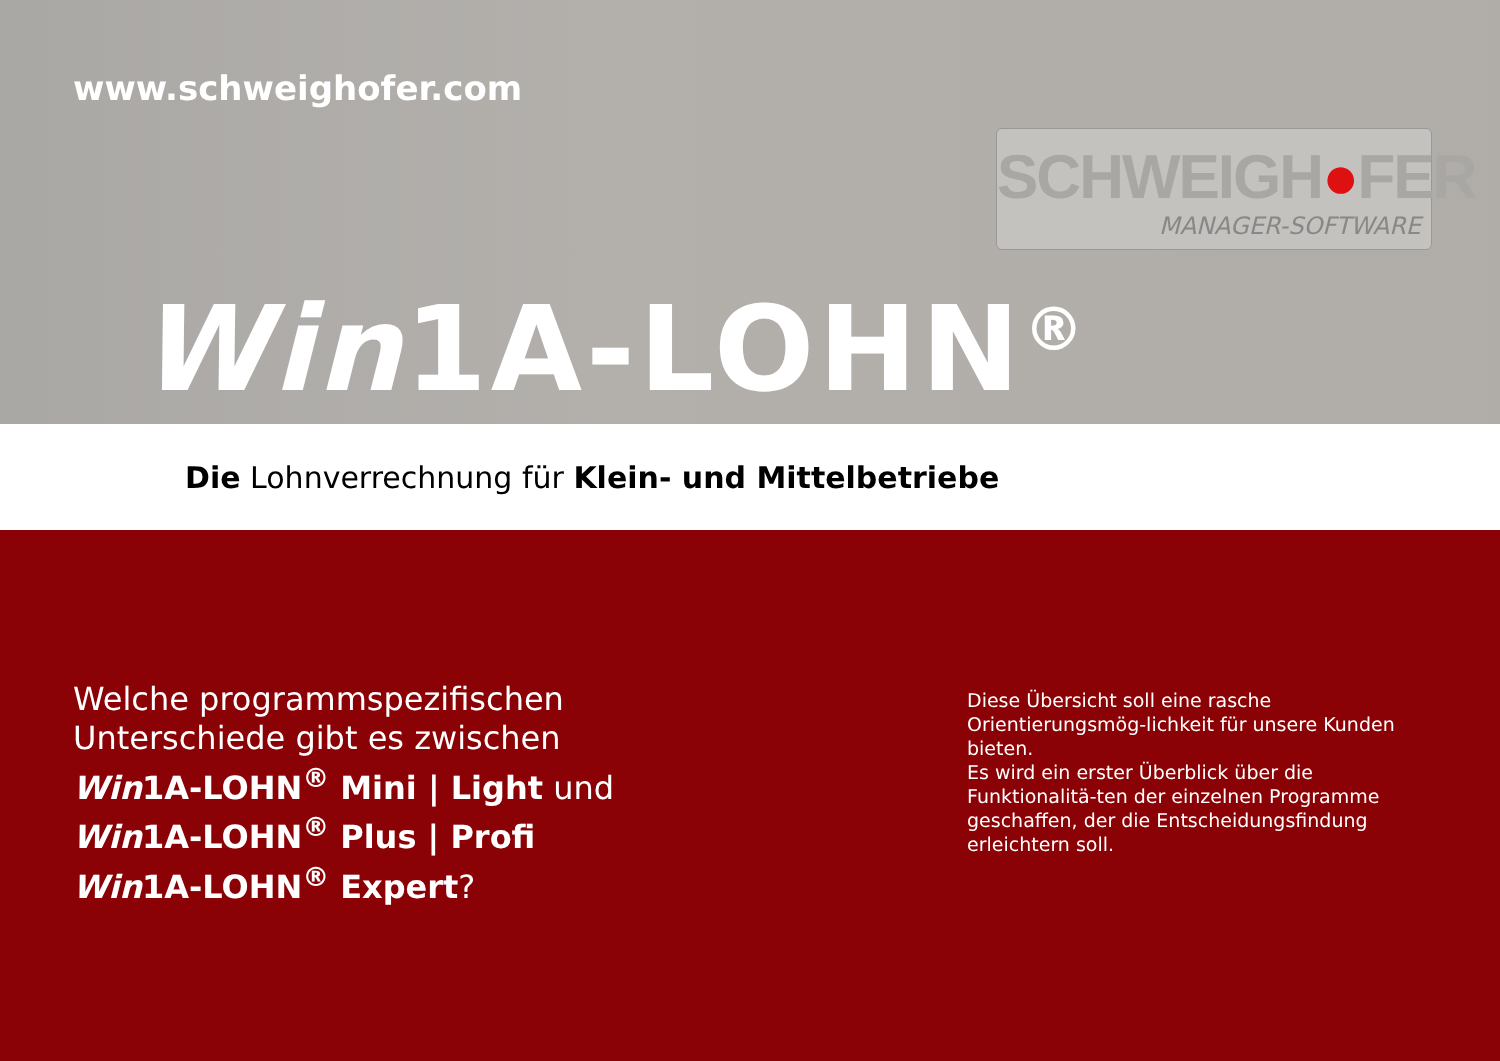www.schweighofer.com
SCHWEIGH●FER
MANAGER-SOFTWARE
Win1A-LOHN<sup>®</sup>
Die Lohnverrechnung für Klein- und Mittelbetriebe
Welche programmspezifischen
Unterschiede gibt es zwischen
Win1A-LOHN<sup>®</sup> Mini | Light und
Win1A-LOHN<sup>®</sup> Plus | Profi
Win1A-LOHN<sup>®</sup> Expert?
Diese Übersicht soll eine rasche Orientierungsmög-lichkeit für unsere Kunden bieten.
Es wird ein erster Überblick über die Funktionalitä-ten der einzelnen Programme geschaffen, der die Entscheidungsfindung erleichtern soll.